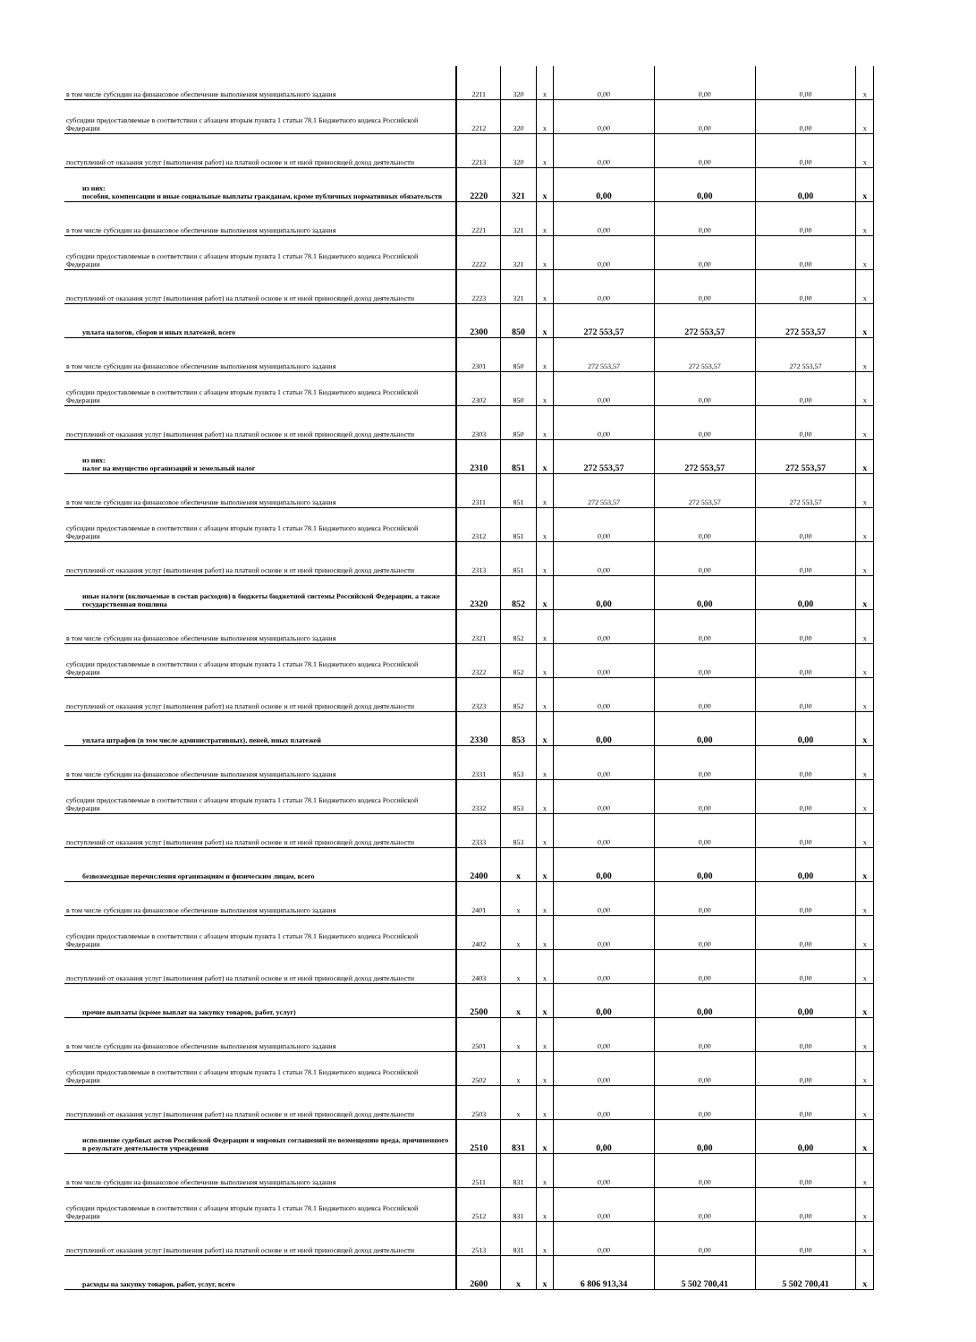| в том числе субсидии на финансовое обеспечение выполнения муниципального задания | 2211 | 320 | x | 0,00 | 0,00 | 0,00 | x |
| субсидии предоставляемые в соответствии с абзацем вторым пункта 1 статьи 78.1 Бюджетного кодекса Российской Федерации | 2212 | 320 | x | 0,00 | 0,00 | 0,00 | x |
| поступлений от оказания услуг (выполнения работ) на платной основе и от иной приносящей доход деятельности | 2213 | 320 | x | 0,00 | 0,00 | 0,00 | x |
| из них: пособия, компенсации и иные социальные выплаты гражданам, кроме публичных нормативных обязательств | 2220 | 321 | x | 0,00 | 0,00 | 0,00 | x |
| в том числе субсидии на финансовое обеспечение выполнения муниципального задания | 2221 | 321 | x | 0,00 | 0,00 | 0,00 | x |
| субсидии предоставляемые в соответствии с абзацем вторым пункта 1 статьи 78.1 Бюджетного кодекса Российской Федерации | 2222 | 321 | x | 0,00 | 0,00 | 0,00 | x |
| поступлений от оказания услуг (выполнения работ) на платной основе и от иной приносящей доход деятельности | 2223 | 321 | x | 0,00 | 0,00 | 0,00 | x |
| уплата налогов, сборов и иных платежей, всего | 2300 | 850 | x | 272 553,57 | 272 553,57 | 272 553,57 | x |
| в том числе субсидии на финансовое обеспечение выполнения муниципального задания | 2301 | 850 | x | 272 553,57 | 272 553,57 | 272 553,57 | x |
| субсидии предоставляемые в соответствии с абзацем вторым пункта 1 статьи 78.1 Бюджетного кодекса Российской Федерации | 2302 | 850 | x | 0,00 | 0,00 | 0,00 | x |
| поступлений от оказания услуг (выполнения работ) на платной основе и от иной приносящей доход деятельности | 2303 | 850 | x | 0,00 | 0,00 | 0,00 | x |
| из них: налог на имущество организаций и земельный налог | 2310 | 851 | x | 272 553,57 | 272 553,57 | 272 553,57 | x |
| в том числе субсидии на финансовое обеспечение выполнения муниципального задания | 2311 | 851 | x | 272 553,57 | 272 553,57 | 272 553,57 | x |
| субсидии предоставляемые в соответствии с абзацем вторым пункта 1 статьи 78.1 Бюджетного кодекса Российской Федерации | 2312 | 851 | x | 0,00 | 0,00 | 0,00 | x |
| поступлений от оказания услуг (выполнения работ) на платной основе и от иной приносящей доход деятельности | 2313 | 851 | x | 0,00 | 0,00 | 0,00 | x |
| иные налоги (включаемые в состав расходов) в бюджеты бюджетной системы Российской Федерации, а также государственная пошлина | 2320 | 852 | x | 0,00 | 0,00 | 0,00 | x |
| в том числе субсидии на финансовое обеспечение выполнения муниципального задания | 2321 | 852 | x | 0,00 | 0,00 | 0,00 | x |
| субсидии предоставляемые в соответствии с абзацем вторым пункта 1 статьи 78.1 Бюджетного кодекса Российской Федерации | 2322 | 852 | x | 0,00 | 0,00 | 0,00 | x |
| поступлений от оказания услуг (выполнения работ) на платной основе и от иной приносящей доход деятельности | 2323 | 852 | x | 0,00 | 0,00 | 0,00 | x |
| уплата штрафов (в том числе административных), пеней, иных платежей | 2330 | 853 | x | 0,00 | 0,00 | 0,00 | x |
| в том числе субсидии на финансовое обеспечение выполнения муниципального задания | 2331 | 853 | x | 0,00 | 0,00 | 0,00 | x |
| субсидии предоставляемые в соответствии с абзацем вторым пункта 1 статьи 78.1 Бюджетного кодекса Российской Федерации | 2332 | 853 | x | 0,00 | 0,00 | 0,00 | x |
| поступлений от оказания услуг (выполнения работ) на платной основе и от иной приносящей доход деятельности | 2333 | 853 | x | 0,00 | 0,00 | 0,00 | x |
| безвозмездные перечисления организациям и физическим лицам, всего | 2400 | x | x | 0,00 | 0,00 | 0,00 | x |
| в том числе субсидии на финансовое обеспечение выполнения муниципального задания | 2401 | x | x | 0,00 | 0,00 | 0,00 | x |
| субсидии предоставляемые в соответствии с абзацем вторым пункта 1 статьи 78.1 Бюджетного кодекса Российской Федерации | 2402 | x | x | 0,00 | 0,00 | 0,00 | x |
| поступлений от оказания услуг (выполнения работ) на платной основе и от иной приносящей доход деятельности | 2403 | x | x | 0,00 | 0,00 | 0,00 | x |
| прочие выплаты (кроме выплат на закупку товаров, работ, услуг) | 2500 | x | x | 0,00 | 0,00 | 0,00 | x |
| в том числе субсидии на финансовое обеспечение выполнения муниципального задания | 2501 | x | x | 0,00 | 0,00 | 0,00 | x |
| субсидии предоставляемые в соответствии с абзацем вторым пункта 1 статьи 78.1 Бюджетного кодекса Российской Федерации | 2502 | x | x | 0,00 | 0,00 | 0,00 | x |
| поступлений от оказания услуг (выполнения работ) на платной основе и от иной приносящей доход деятельности | 2503 | x | x | 0,00 | 0,00 | 0,00 | x |
| исполнение судебных актов Российской Федерации и мировых соглашений по возмещению вреда, причиненного в результате деятельности учреждения | 2510 | 831 | x | 0,00 | 0,00 | 0,00 | x |
| в том числе субсидии на финансовое обеспечение выполнения муниципального задания | 2511 | 831 | x | 0,00 | 0,00 | 0,00 | x |
| субсидии предоставляемые в соответствии с абзацем вторым пункта 1 статьи 78.1 Бюджетного кодекса Российской Федерации | 2512 | 831 | x | 0,00 | 0,00 | 0,00 | x |
| поступлений от оказания услуг (выполнения работ) на платной основе и от иной приносящей доход деятельности | 2513 | 831 | x | 0,00 | 0,00 | 0,00 | x |
| расходы на закупку товаров, работ, услуг, всего | 2600 | x | x | 6 806 913,34 | 5 502 700,41 | 5 502 700,41 | x |